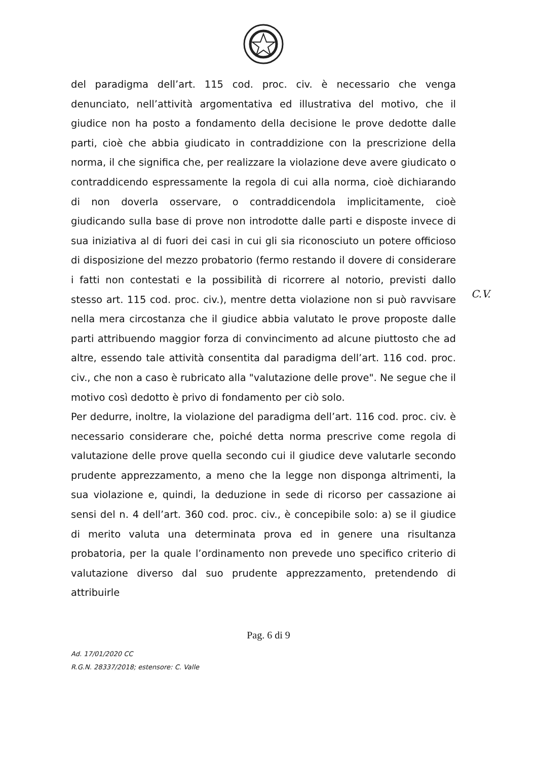del paradigma dell’art. 115 cod. proc. civ. è necessario che venga denunciato, nell’attività argomentativa ed illustrativa del motivo, che il giudice non ha posto a fondamento della decisione le prove dedotte dalle parti, cioè che abbia giudicato in contraddizione con la prescrizione della norma, il che significa che, per realizzare la violazione deve avere giudicato o contraddicendo espressamente la regola di cui alla norma, cioè dichiarando di non doverla osservare, o contraddicendola implicitamente, cioè giudicando sulla base di prove non introdotte dalle parti e disposte invece di sua iniziativa al di fuori dei casi in cui gli sia riconosciuto un potere officioso di disposizione del mezzo probatorio (fermo restando il dovere di considerare i fatti non contestati e la possibilità di ricorrere al notorio, previsti dallo stesso art. 115 cod. proc. civ.), mentre detta violazione non si può ravvisare nella mera circostanza che il giudice abbia valutato le prove proposte dalle parti attribuendo maggior forza di convincimento ad alcune piuttosto che ad altre, essendo tale attività consentita dal paradigma dell’art. 116 cod. proc. civ., che non a caso è rubricato alla "valutazione delle prove". Ne segue che il motivo così dedotto è privo di fondamento per ciò solo.
Per dedurre, inoltre, la violazione del paradigma dell’art. 116 cod. proc. civ. è necessario considerare che, poiché detta norma prescrive come regola di valutazione delle prove quella secondo cui il giudice deve valutarle secondo prudente apprezzamento, a meno che la legge non disponga altrimenti, la sua violazione e, quindi, la deduzione in sede di ricorso per cassazione ai sensi del n. 4 dell’art. 360 cod. proc. civ., è concepibile solo: a) se il giudice di merito valuta una determinata prova ed in genere una risultanza probatoria, per la quale l’ordinamento non prevede uno specifico criterio di valutazione diverso dal suo prudente apprezzamento, pretendendo di attribuirle
C.V.
Pag. 6 di 9
Ad. 17/01/2020 CC
R.G.N. 28337/2018; estensore: C. Valle